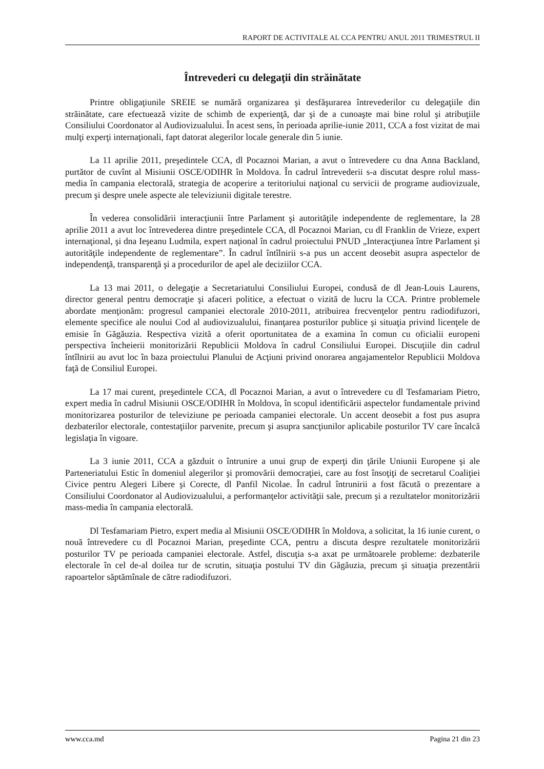RAPORT DE ACTIVITALE AL CCA PENTRU ANUL 2011 TRIMESTRUL II
Întrevederi cu delegaţii din străinătate
Printre obligaţiunile SREIE se numără organizarea şi desfăşurarea întrevederilor cu delegaţiile din străinătate, care efectuează vizite de schimb de experienţă, dar şi de a cunoaşte mai bine rolul şi atribuţiile Consiliului Coordonator al Audiovizualului. În acest sens, în perioada aprilie-iunie 2011, CCA a fost vizitat de mai mulţi experţi internaţionali, fapt datorat alegerilor locale generale din 5 iunie.
La 11 aprilie 2011, preşedintele CCA, dl Pocaznoi Marian, a avut o întrevedere cu dna Anna Backland, purtător de cuvînt al Misiunii OSCE/ODIHR în Moldova. În cadrul întrevederii s-a discutat despre rolul mass-media în campania electorală, strategia de acoperire a teritoriului naţional cu servicii de programe audiovizuale, precum şi despre unele aspecte ale televiziunii digitale terestre.
În vederea consolidării interacţiunii între Parlament şi autorităţile independente de reglementare, la 28 aprilie 2011 a avut loc întrevederea dintre preşedintele CCA, dl Pocaznoi Marian, cu dl Franklin de Vrieze, expert internaţional, şi dna Ieşeanu Ludmila, expert naţional în cadrul proiectului PNUD „Interacţiunea între Parlament şi autorităţile independente de reglementare”. În cadrul întîlnirii s-a pus un accent deosebit asupra aspectelor de independenţă, transparenţă şi a procedurilor de apel ale deciziilor CCA.
La 13 mai 2011, o delegaţie a Secretariatului Consiliului Europei, condusă de dl Jean-Louis Laurens, director general pentru democraţie şi afaceri politice, a efectuat o vizită de lucru la CCA. Printre problemele abordate menţionăm: progresul campaniei electorale 2010-2011, atribuirea frecvenţelor pentru radiodifuzori, elemente specifice ale noului Cod al audiovizualului, finanţarea posturilor publice şi situaţia privind licenţele de emisie în Găgăuzia. Respectiva vizită a oferit oportunitatea de a examina în comun cu oficialii europeni perspectiva încheierii monitorizării Republicii Moldova în cadrul Consiliului Europei. Discuţiile din cadrul întîlnirii au avut loc în baza proiectului Planului de Acţiuni privind onorarea angajamentelor Republicii Moldova faţă de Consiliul Europei.
La 17 mai curent, preşedintele CCA, dl Pocaznoi Marian, a avut o întrevedere cu dl Tesfamariam Pietro, expert media în cadrul Misiunii OSCE/ODIHR în Moldova, în scopul identificării aspectelor fundamentale privind monitorizarea posturilor de televiziune pe perioada campaniei electorale. Un accent deosebit a fost pus asupra dezbaterilor electorale, contestaţiilor parvenite, precum şi asupra sancţiunilor aplicabile posturilor TV care încalcă legislaţia în vigoare.
La 3 iunie 2011, CCA a găzduit o întrunire a unui grup de experţi din ţările Uniunii Europene şi ale Parteneriatului Estic în domeniul alegerilor şi promovării democraţiei, care au fost însoţiţi de secretarul Coaliţiei Civice pentru Alegeri Libere şi Corecte, dl Panfil Nicolae. În cadrul întrunirii a fost făcută o prezentare a Consiliului Coordonator al Audiovizualului, a performanţelor activităţii sale, precum şi a rezultatelor monitorizării mass-media în campania electorală.
Dl Tesfamariam Pietro, expert media al Misiunii OSCE/ODIHR în Moldova, a solicitat, la 16 iunie curent, o nouă întrevedere cu dl Pocaznoi Marian, preşedinte CCA, pentru a discuta despre rezultatele monitorizării posturilor TV pe perioada campaniei electorale. Astfel, discuţia s-a axat pe următoarele probleme: dezbaterile electorale în cel de-al doilea tur de scrutin, situaţia postului TV din Găgăuzia, precum şi situaţia prezentării rapoartelor săptămînale de către radiodifuzori.
www.cca.md Pagina 21 din 23